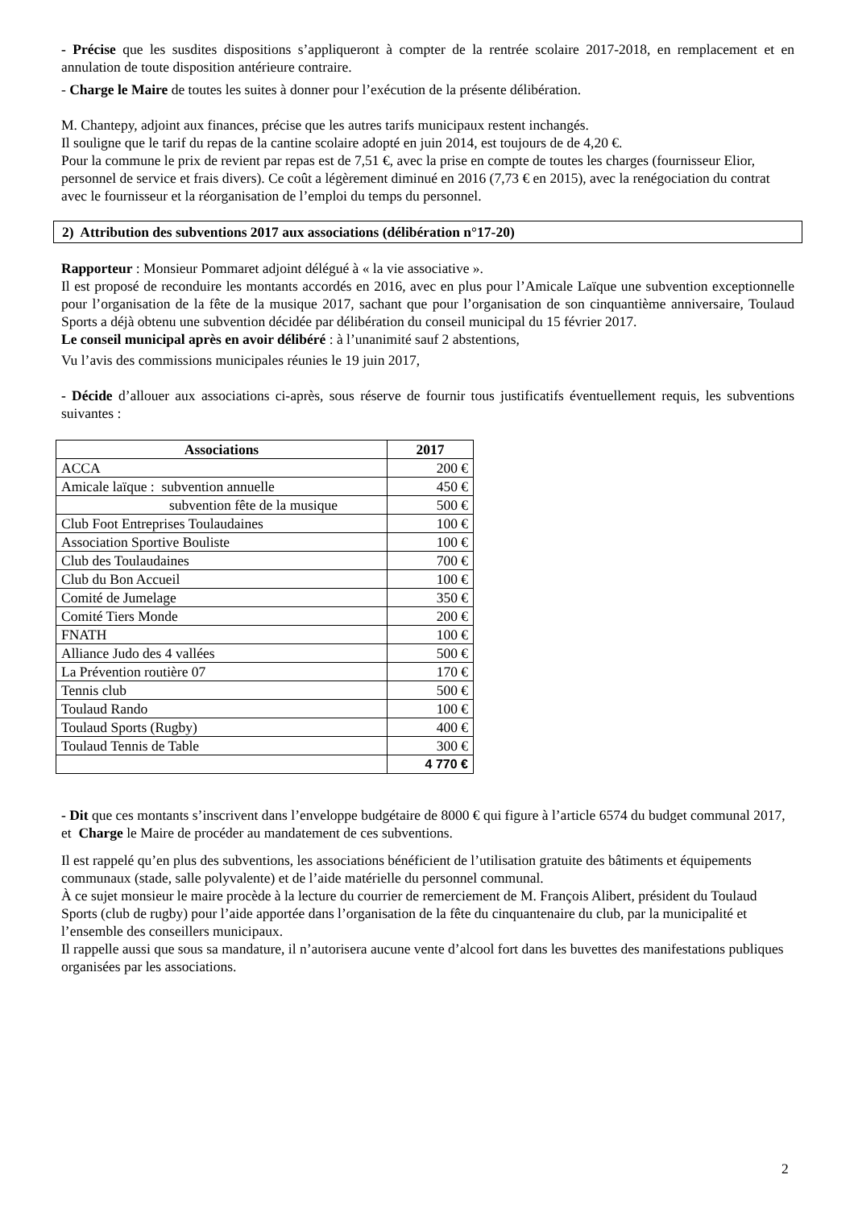- Précise que les susdites dispositions s’appliqueront à compter de la rentrée scolaire 2017-2018, en remplacement et en annulation de toute disposition antérieure contraire.
- Charge le Maire de toutes les suites à donner pour l’exécution de la présente délibération.
M. Chantepy, adjoint aux finances, précise que les autres tarifs municipaux restent inchangés.
Il souligne que le tarif du repas de la cantine scolaire adopté en juin 2014, est toujours de de 4,20 €.
Pour la commune le prix de revient par repas est de 7,51 €, avec la prise en compte de toutes les charges (fournisseur Elior, personnel de service et frais divers). Ce coût a légèrement diminué en 2016 (7,73 € en 2015), avec la renégociation du contrat avec le fournisseur et la réorganisation de l’emploi du temps du personnel.
2) Attribution des subventions 2017 aux associations (délibération n°17-20)
Rapporteur : Monsieur Pommaret adjoint délégué à « la vie associative ».
Il est proposé de reconduire les montants accordés en 2016, avec en plus pour l’Amicale Laïque une subvention exceptionnelle pour l’organisation de la fête de la musique 2017, sachant que pour l’organisation de son cinquantième anniversaire, Toulaud Sports a déjà obtenu une subvention décidée par délibération du conseil municipal du 15 février 2017.
Le conseil municipal après en avoir délibéré : à l’unanimité sauf 2 abstentions,
Vu l’avis des commissions municipales réunies le 19 juin 2017,
- Décide d’allouer aux associations ci-après, sous réserve de fournir tous justificatifs éventuellement requis, les subventions suivantes :
| Associations | 2017 |
| --- | --- |
| ACCA | 200 € |
| Amicale laïque : subvention annuelle | 450 € |
| subvention fête de la musique | 500 € |
| Club Foot Entreprises Toulaudaines | 100 € |
| Association Sportive Bouliste | 100 € |
| Club des Toulaudaines | 700 € |
| Club du Bon Accueil | 100 € |
| Comité de Jumelage | 350 € |
| Comité Tiers Monde | 200 € |
| FNATH | 100 € |
| Alliance Judo des 4 vallées | 500 € |
| La Prévention routière 07 | 170 € |
| Tennis club | 500 € |
| Toulaud Rando | 100 € |
| Toulaud Sports (Rugby) | 400 € |
| Toulaud Tennis de Table | 300 € |
| | 4 770 € |
- Dit que ces montants s’inscrivent dans l’enveloppe budgétaire de 8000 € qui figure à l’article 6574 du budget communal 2017, et Charge le Maire de procéder au mandatement de ces subventions.
Il est rappelé qu’en plus des subventions, les associations bénéficient de l’utilisation gratuite des bâtiments et équipements communaux (stade, salle polyvalente) et de l’aide matérielle du personnel communal.
À ce sujet monsieur le maire procède à la lecture du courrier de remerciement de M. François Alibert, président du Toulaud Sports (club de rugby) pour l’aide apportée dans l’organisation de la fête du cinquantenaire du club, par la municipalité et l’ensemble des conseillers municipaux.
Il rappelle aussi que sous sa mandature, il n’autorisera aucune vente d’alcool fort dans les buvettes des manifestations publiques organisées par les associations.
2